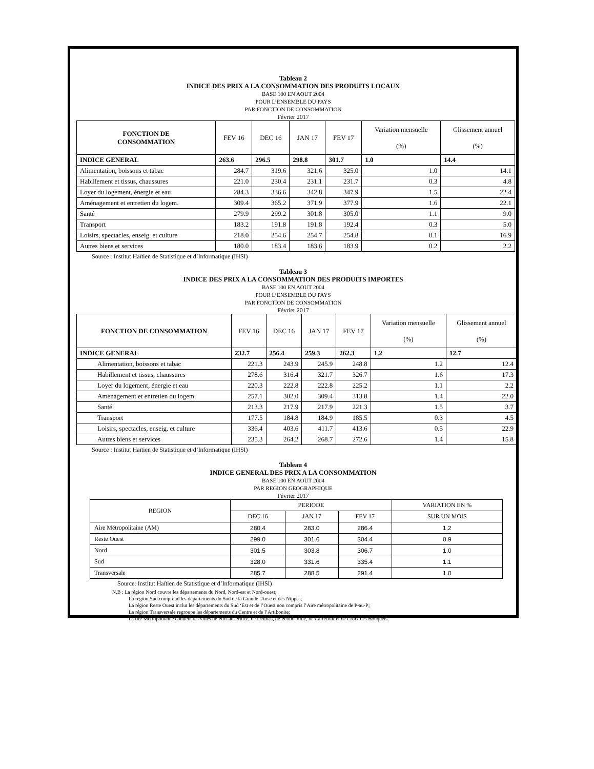Tableau 2
INDICE DES PRIX A LA CONSOMMATION DES PRODUITS LOCAUX
BASE 100 EN AOUT 2004
POUR L’ENSEMBLE DU PAYS
PAR FONCTION DE CONSOMMATION
Février 2017
| FONCTION DE CONSOMMATION | FEV 16 | DEC 16 | JAN 17 | FEV 17 | Variation mensuelle (%) | Glissement annuel (%) |
| --- | --- | --- | --- | --- | --- | --- |
| INDICE GENERAL | 263.6 | 296.5 | 298.8 | 301.7 | 1.0 | 14.4 |
| Alimentation, boissons et tabac | 284.7 | 319.6 | 321.6 | 325.0 | 1.0 | 14.1 |
| Habillement et tissus, chaussures | 221.0 | 230.4 | 231.1 | 231.7 | 0.3 | 4.8 |
| Loyer du logement, énergie et eau | 284.3 | 336.6 | 342.8 | 347.9 | 1.5 | 22.4 |
| Aménagement et entretien du logem. | 309.4 | 365.2 | 371.9 | 377.9 | 1.6 | 22.1 |
| Santé | 279.9 | 299.2 | 301.8 | 305.0 | 1.1 | 9.0 |
| Transport | 183.2 | 191.8 | 191.8 | 192.4 | 0.3 | 5.0 |
| Loisirs, spectacles, enseig. et culture | 218.0 | 254.6 | 254.7 | 254.8 | 0.1 | 16.9 |
| Autres biens et services | 180.0 | 183.4 | 183.6 | 183.9 | 0.2 | 2.2 |
Source : Institut Haïtien de Statistique et d’Informatique (IHSI)
Tableau 3
INDICE DES PRIX A LA CONSOMMATION DES PRODUITS IMPORTES
BASE 100 EN AOUT 2004
POUR L’ENSEMBLE DU PAYS
PAR FONCTION DE CONSOMMATION
Février 2017
| FONCTION DE CONSOMMATION | FEV 16 | DEC 16 | JAN 17 | FEV 17 | Variation mensuelle (%) | Glissement annuel (%) |
| --- | --- | --- | --- | --- | --- | --- |
| INDICE GENERAL | 232.7 | 256.4 | 259.3 | 262.3 | 1.2 | 12.7 |
| Alimentation, boissons et tabac | 221.3 | 243.9 | 245.9 | 248.8 | 1.2 | 12.4 |
| Habillement et tissus, chaussures | 278.6 | 316.4 | 321.7 | 326.7 | 1.6 | 17.3 |
| Loyer du logement, énergie et eau | 220.3 | 222.8 | 222.8 | 225.2 | 1.1 | 2.2 |
| Aménagement et entretien du logem. | 257.1 | 302.0 | 309.4 | 313.8 | 1.4 | 22.0 |
| Santé | 213.3 | 217.9 | 217.9 | 221.3 | 1.5 | 3.7 |
| Transport | 177.5 | 184.8 | 184.9 | 185.5 | 0.3 | 4.5 |
| Loisirs, spectacles, enseig. et culture | 336.4 | 403.6 | 411.7 | 413.6 | 0.5 | 22.9 |
| Autres biens et services | 235.3 | 264.2 | 268.7 | 272.6 | 1.4 | 15.8 |
Source : Institut Haïtien de Statistique et d’Informatique (IHSI)
Tableau 4
INDICE GENERAL DES PRIX A LA CONSOMMATION
BASE 100 EN AOUT 2004
PAR REGION GEOGRAPHIQUE
Février 2017
| REGION | PERIODE | | | VARIATION EN % |
| --- | --- | --- | --- | --- |
| | DEC 16 | JAN 17 | FEV 17 | SUR UN MOIS |
| Aire Métropolitaine (AM) | 280.4 | 283.0 | 286.4 | 1.2 |
| Reste Ouest | 299.0 | 301.6 | 304.4 | 0.9 |
| Nord | 301.5 | 303.8 | 306.7 | 1.0 |
| Sud | 328.0 | 331.6 | 335.4 | 1.1 |
| Transversale | 285.7 | 288.5 | 291.4 | 1.0 |
Source: Institut Haïtien de Statistique et d’Informatique (IHSI)
N.B : La région Nord couvre les départements du Nord, Nord-est et Nord-ouest;
La région Sud comprend les départements du Sud de la Grande ‘Anse et des Nippes;
La région Reste Ouest inclut les départements du Sud ‘Est et de l’Ouest non compris l’Aire métropolitaine de P-au-P;
La région Transversale regroupe les départements du Centre et de l’Artibonite;
L’Aire Métropolitaine contient les villes de Port-au-Prince, de Delmas, de Pétion-Ville, de Carrefour et de Croix des Bouquets.